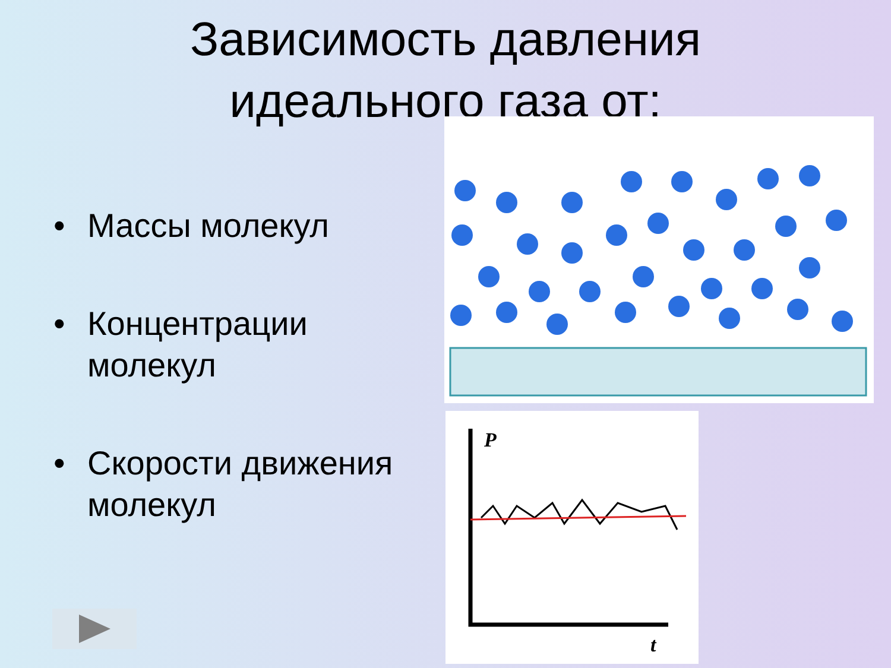Зависимость давления идеального газа от:
• Массы молекул
• Концентрации молекул
• Скорости движения молекул
P
t